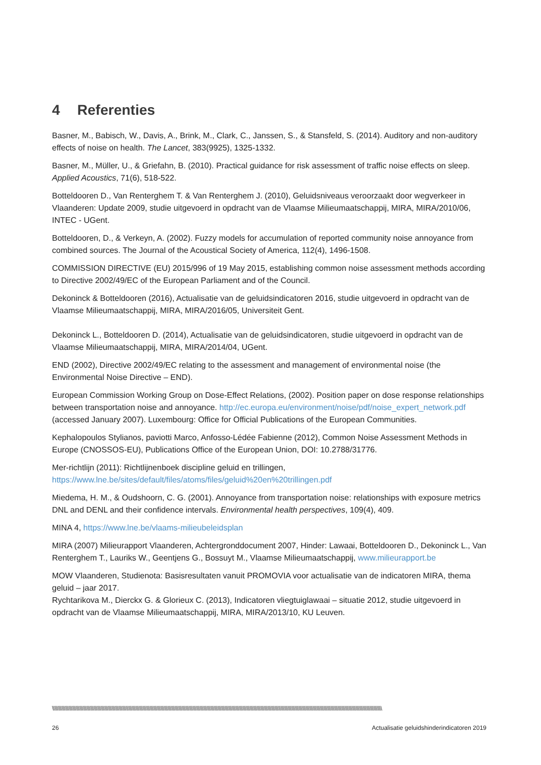4 Referenties
Basner, M., Babisch, W., Davis, A., Brink, M., Clark, C., Janssen, S., & Stansfeld, S. (2014). Auditory and non-auditory effects of noise on health. The Lancet, 383(9925), 1325-1332.
Basner, M., Müller, U., & Griefahn, B. (2010). Practical guidance for risk assessment of traffic noise effects on sleep. Applied Acoustics, 71(6), 518-522.
Botteldooren D., Van Renterghem T. & Van Renterghem J. (2010), Geluidsniveaus veroorzaakt door wegverkeer in Vlaanderen: Update 2009, studie uitgevoerd in opdracht van de Vlaamse Milieumaatschappij, MIRA, MIRA/2010/06, INTEC - UGent.
Botteldooren, D., & Verkeyn, A. (2002). Fuzzy models for accumulation of reported community noise annoyance from combined sources. The Journal of the Acoustical Society of America, 112(4), 1496-1508.
COMMISSION DIRECTIVE (EU) 2015/996 of 19 May 2015, establishing common noise assessment methods according to Directive 2002/49/EC of the European Parliament and of the Council.
Dekoninck & Botteldooren (2016), Actualisatie van de geluidsindicatoren 2016, studie uitgevoerd in opdracht van de Vlaamse Milieumaatschappij, MIRA, MIRA/2016/05, Universiteit Gent.
Dekoninck L., Botteldooren D. (2014), Actualisatie van de geluidsindicatoren, studie uitgevoerd in opdracht van de Vlaamse Milieumaatschappij, MIRA, MIRA/2014/04, UGent.
END (2002), Directive 2002/49/EC relating to the assessment and management of environmental noise (the Environmental Noise Directive – END).
European Commission Working Group on Dose-Effect Relations, (2002). Position paper on dose response relationships between transportation noise and annoyance. http://ec.europa.eu/environment/noise/pdf/noise_expert_network.pdf (accessed January 2007). Luxembourg: Office for Official Publications of the European Communities.
Kephalopoulos Stylianos, paviotti Marco, Anfosso-Lédée Fabienne (2012), Common Noise Assessment Methods in Europe (CNOSSOS-EU), Publications Office of the European Union, DOI: 10.2788/31776.
Mer-richtlijn (2011): Richtlijnenboek discipline geluid en trillingen, https://www.lne.be/sites/default/files/atoms/files/geluid%20en%20trillingen.pdf
Miedema, H. M., & Oudshoorn, C. G. (2001). Annoyance from transportation noise: relationships with exposure metrics DNL and DENL and their confidence intervals. Environmental health perspectives, 109(4), 409.
MINA 4, https://www.lne.be/vlaams-milieubeleidsplan
MIRA (2007) Milieurapport Vlaanderen, Achtergronddocument 2007, Hinder: Lawaai, Botteldooren D., Dekoninck L., Van Renterghem T., Lauriks W., Geentjens G., Bossuyt M., Vlaamse Milieumaatschappij, www.milieurapport.be
MOW Vlaanderen, Studienota: Basisresultaten vanuit PROMOVIA voor actualisatie van de indicatoren MIRA, thema geluid – jaar 2017.
Rychtarikova M., Dierckx G. & Glorieux C. (2013), Indicatoren vliegtuiglawaai – situatie 2012, studie uitgevoerd in opdracht van de Vlaamse Milieumaatschappij, MIRA, MIRA/2013/10, KU Leuven.
\\\\\\\\\\\\\\\\\\\\\\\\\\\\\\\\\\\\\\\\\\\\\\\\\\\\\\\\\\\\\\\\\\\\\\\\\\\\\\\\\\\\\\\\\\\\\\\\\\\\\\\\\\\\\\\\\\\\\\\\\\\\\\\\\\\\\\\\\\\\\\\\\\\\\\\\\\\\\\\\\\\\\\\\\\\\\\\\\\\\\\\\\\\\\\\\\\\\\\\\\\\\\\\\\\\\\\\\\\\\\\\\\\\\\\\\\\\\\\\\\\\\\\\\\\\\\\\\\\\\\\\\\\\\\\\\\\\\\
26 Actualisatie geluidshinderindicatoren 2019